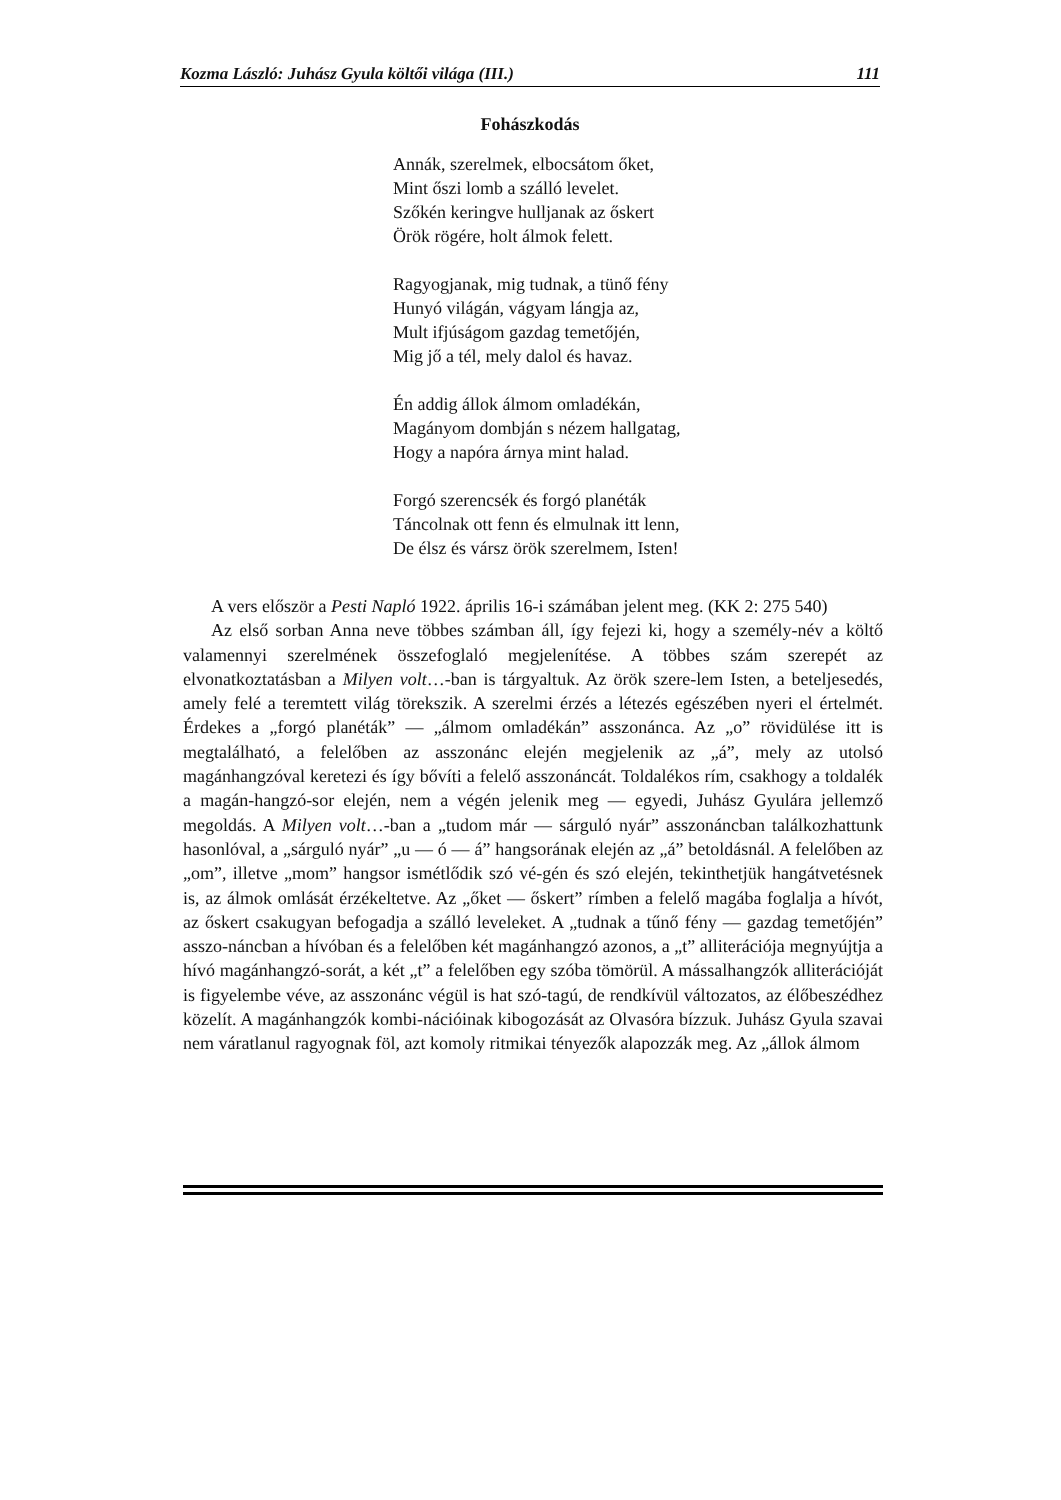Kozma László: Juhász Gyula költői világa (III.) 111
Fohászkodás
Annák, szerelmek, elbocsátom őket,
Mint őszi lomb a szálló levelet.
Szőkén keringve hulljanak az őskert
Örök rögére, holt álmok felett.
Ragyogjanak, mig tudnak, a tünő fény
Hunyó világán, vágyam lángja az,
Mult ifjúságom gazdag temetőjén,
Mig jő a tél, mely dalol és havaz.
Én addig állok álmom omladékán,
Magányom dombján s nézem hallgatag,
Hogy a napóra árnya mint halad.
Forgó szerencsék és forgó planéták
Táncolnak ott fenn és elmulnak itt lenn,
De élsz és vársz örök szerelmem, Isten!
A vers először a Pesti Napló 1922. április 16-i számában jelent meg. (KK 2: 275 540)
Az első sorban Anna neve többes számban áll, így fejezi ki, hogy a személy-név a költő valamennyi szerelmének összefoglaló megjelenítése. A többes szám szerepét az elvonatkoztatásban a Milyen volt…-ban is tárgyaltuk. Az örök szere-lem Isten, a beteljesedés, amely felé a teremtett világ törekszik. A szerelmi érzés a létezés egészében nyeri el értelmét. Érdekes a „forgó planéták” — „álmom omladékán” asszonánca. Az „o” rövidülése itt is megtalálható, a felelőben az asszonánc elején megjelenik az „á”, mely az utolsó magánhangzóval keretezi és így bővíti a felelő asszonáncát. Toldalékos rím, csakhogy a toldalék a magán-hangzó-sor elején, nem a végén jelenik meg — egyedi, Juhász Gyulára jellemző megoldás. A Milyen volt…-ban a „tudom már — sárguló nyár” asszonáncban találkozhattunk hasonlóval, a „sárguló nyár” „u — ó — á” hangsorának elején az „á” betoldásnál. A felelőben az „om”, illetve „mom” hangsor ismétlődik szó vé-gén és szó elején, tekinthetjük hangátvetésnek is, az álmok omlását érzékeltetve. Az „őket — őskert” rímben a felelő magába foglalja a hívót, az őskert csakugyan befogadja a szálló leveleket. A „tudnak a tűnő fény — gazdag temetőjén” asszo-náncban a hívóban és a felelőben két magánhangzó azonos, a „t” alliterációja megnyújtja a hívó magánhangzó-sorát, a két „t” a felelőben egy szóba tömörül. A mássalhangzók alliterációját is figyelembe véve, az asszonánc végül is hat szó-tagú, de rendkívül változatos, az élőbeszédhez közelít. A magánhangzók kombi-nációinak kibogozását az Olvasóra bízzuk. Juhász Gyula szavai nem váratlanul ragyognak föl, azt komoly ritmikai tényezők alapozzák meg. Az „állok álmom